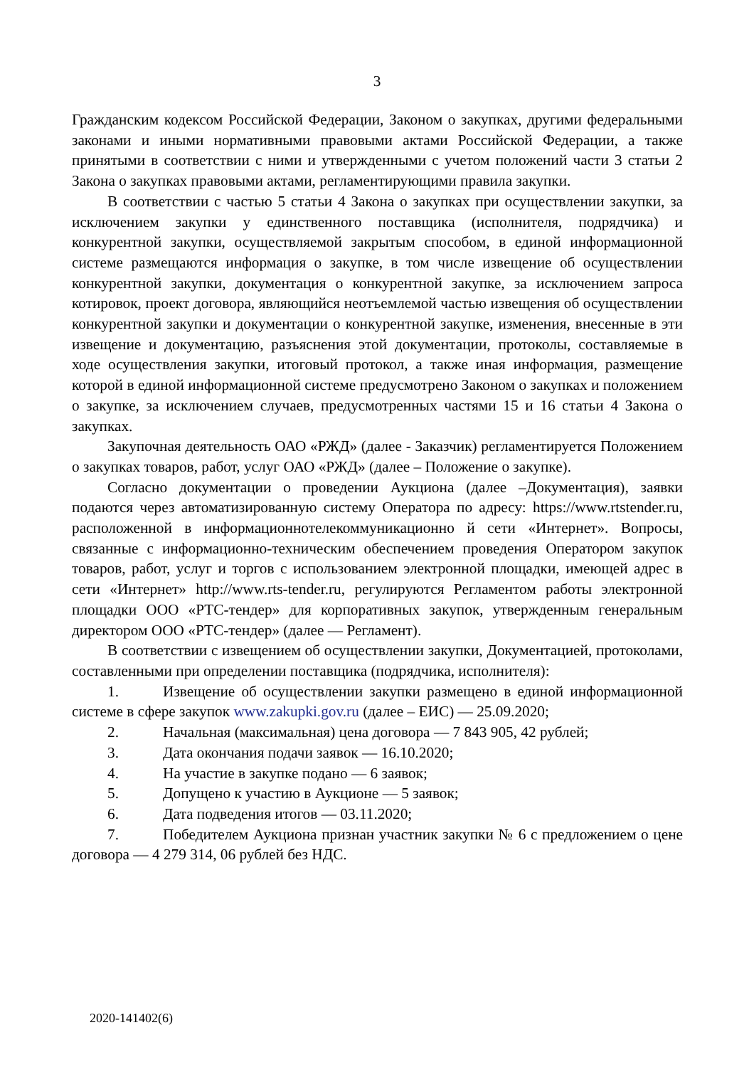3
Гражданским кодексом Российской Федерации, Законом о закупках, другими федеральными законами и иными нормативными правовыми актами Российской Федерации, а также принятыми в соответствии с ними и утвержденными с учетом положений части 3 статьи 2 Закона о закупках правовыми актами, регламентирующими правила закупки.
В соответствии с частью 5 статьи 4 Закона о закупках при осуществлении закупки, за исключением закупки у единственного поставщика (исполнителя, подрядчика) и конкурентной закупки, осуществляемой закрытым способом, в единой информационной системе размещаются информация о закупке, в том числе извещение об осуществлении конкурентной закупки, документация о конкурентной закупке, за исключением запроса котировок, проект договора, являющийся неотъемлемой частью извещения об осуществлении конкурентной закупки и документации о конкурентной закупке, изменения, внесенные в эти извещение и документацию, разъяснения этой документации, протоколы, составляемые в ходе осуществления закупки, итоговый протокол, а также иная информация, размещение которой в единой информационной системе предусмотрено Законом о закупках и положением о закупке, за исключением случаев, предусмотренных частями 15 и 16 статьи 4 Закона о закупках.
Закупочная деятельность ОАО «РЖД» (далее - Заказчик) регламентируется Положением о закупках товаров, работ, услуг ОАО «РЖД» (далее – Положение о закупке).
Согласно документации о проведении Аукциона (далее –Документация), заявки подаются через автоматизированную систему Оператора по адресу: https://www.rtstender.ru, расположенной в информационнотелекоммуникационно й сети «Интернет». Вопросы, связанные с информационно-техническим обеспечением проведения Оператором закупок товаров, работ, услуг и торгов с использованием электронной площадки, имеющей адрес в сети «Интернет» http://www.rts-tender.ru, регулируются Регламентом работы электронной площадки ООО «РТС-тендер» для корпоративных закупок, утвержденным генеральным директором ООО «РТС-тендер» (далее — Регламент).
В соответствии с извещением об осуществлении закупки, Документацией, протоколами, составленными при определении поставщика (подрядчика, исполнителя):
1. Извещение об осуществлении закупки размещено в единой информационной системе в сфере закупок www.zakupki.gov.ru (далее – ЕИС) — 25.09.2020;
2. Начальная (максимальная) цена договора — 7 843 905, 42 рублей;
3. Дата окончания подачи заявок — 16.10.2020;
4. На участие в закупке подано — 6 заявок;
5. Допущено к участию в Аукционе — 5 заявок;
6. Дата подведения итогов — 03.11.2020;
7. Победителем Аукциона признан участник закупки № 6 с предложением о цене договора — 4 279 314, 06 рублей без НДС.
2020-141402(6)